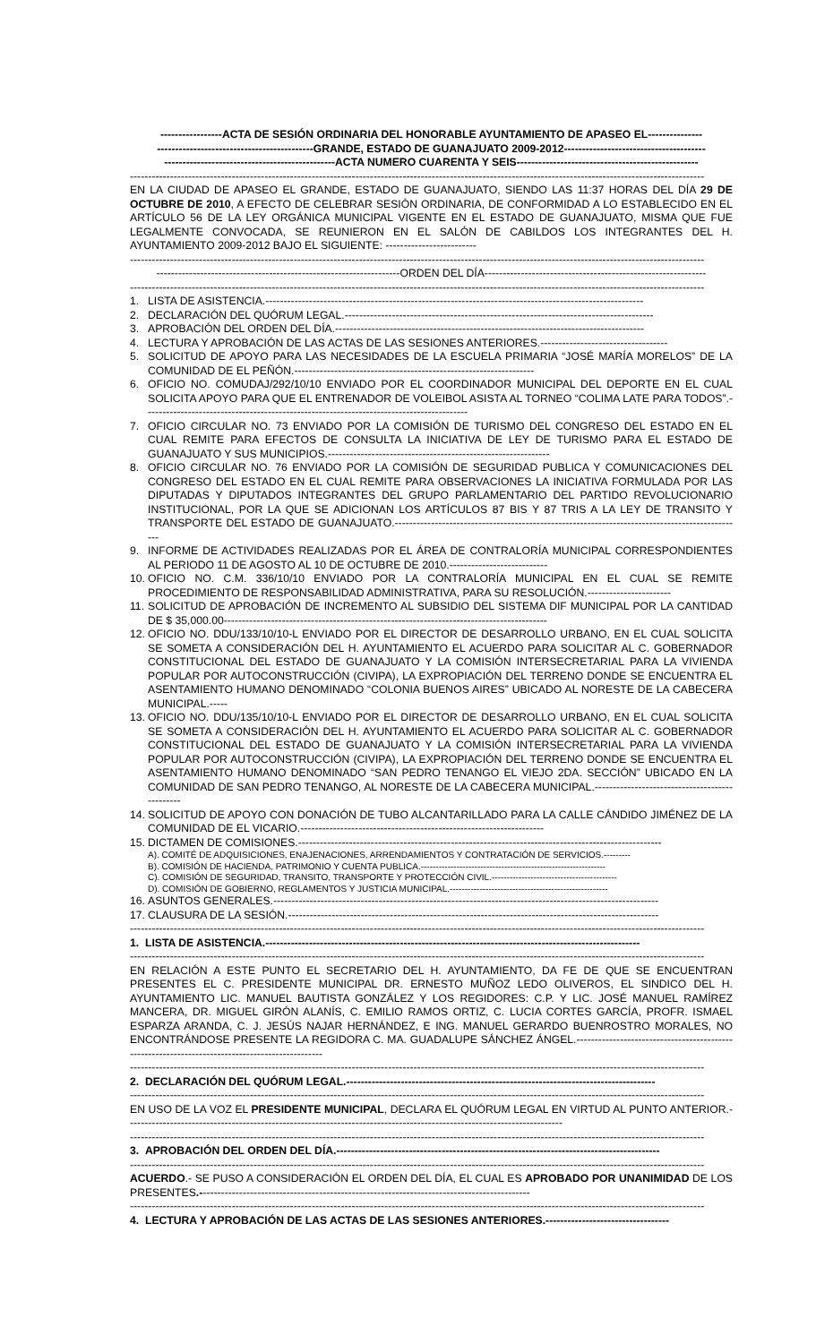-----------------ACTA DE SESIÓN ORDINARIA DEL HONORABLE AYUNTAMIENTO DE APASEO EL---------------
-------------------------------------------GRANDE, ESTADO DE GUANAJUATO 2009-2012---------------------------------------
-----------------------------------------------ACTA NUMERO CUARENTA Y SEIS--------------------------------------------------
--------------------------------------------------------------------------------------------------------------------------------------------------------------
EN LA CIUDAD DE APASEO EL GRANDE, ESTADO DE GUANAJUATO, SIENDO LAS 11:37 HORAS DEL DÍA 29 DE OCTUBRE DE 2010, A EFECTO DE CELEBRAR SESIÓN ORDINARIA, DE CONFORMIDAD A LO ESTABLECIDO EN EL ARTÍCULO 56 DE LA LEY ORGÁNICA MUNICIPAL VIGENTE EN EL ESTADO DE GUANAJUATO, MISMA QUE FUE LEGALMENTE CONVOCADA, SE REUNIERON EN EL SALÓN DE CABILDOS LOS INTEGRANTES DEL H. AYUNTAMIENTO 2009-2012 BAJO EL SIGUIENTE: -------------------------
--------------------------------------------------------------------------------------------------------------------------------------------------------------
-------------------------------------------------------------------ORDEN DEL DÍA-------------------------------------------------------------
--------------------------------------------------------------------------------------------------------------------------------------------------------------
1. LISTA DE ASISTENCIA.--------------------------------------------------------------------------------------------------------
2. DECLARACIÓN DEL QUÓRUM LEGAL.-------------------------------------------------------------------------------------
3. APROBACIÓN DEL ORDEN DEL DÍA.-------------------------------------------------------------------------------------
4. LECTURA Y APROBACIÓN DE LAS ACTAS DE LAS SESIONES ANTERIORES.-----------------------------------
5. SOLICITUD DE APOYO PARA LAS NECESIDADES DE LA ESCUELA PRIMARIA “JOSÉ MARÍA MORELOS” DE LA COMUNIDAD DE EL PEÑÓN.------------------------------------------------------------------
6. OFICIO NO. COMUDAJ/292/10/10 ENVIADO POR EL COORDINADOR MUNICIPAL DEL DEPORTE EN EL CUAL SOLICITA APOYO PARA QUE EL ENTRENADOR DE VOLEIBOL ASISTA AL TORNEO “COLIMA LATE PARA TODOS”.-----------------------------------------------------------------------------------------
7. OFICIO CIRCULAR NO. 73 ENVIADO POR LA COMISIÓN DE TURISMO DEL CONGRESO DEL ESTADO EN EL CUAL REMITE PARA EFECTOS DE CONSULTA LA INICIATIVA DE LEY DE TURISMO PARA EL ESTADO DE GUANAJUATO Y SUS MUNICIPIOS.-------------------------------------------------------------
8. OFICIO CIRCULAR NO. 76 ENVIADO POR LA COMISIÓN DE SEGURIDAD PUBLICA Y COMUNICACIONES DEL CONGRESO DEL ESTADO EN EL CUAL REMITE PARA OBSERVACIONES LA INICIATIVA FORMULADA POR LAS DIPUTADAS Y DIPUTADOS INTEGRANTES DEL GRUPO PARLAMENTARIO DEL PARTIDO REVOLUCIONARIO INSTITUCIONAL, POR LA QUE SE ADICIONAN LOS ARTÍCULOS 87 BIS Y 87 TRIS A LA LEY DE TRANSITO Y TRANSPORTE DEL ESTADO DE GUANAJUATO.------------------------------------------------------------------------------------------------
9. INFORME DE ACTIVIDADES REALIZADAS POR EL ÁREA DE CONTRALORÍA MUNICIPAL CORRESPONDIENTES AL PERIODO 11 DE AGOSTO AL 10 DE OCTUBRE DE 2010.---------------------------
10. OFICIO NO. C.M. 336/10/10 ENVIADO POR LA CONTRALORÍA MUNICIPAL EN EL CUAL SE REMITE PROCEDIMIENTO DE RESPONSABILIDAD ADMINISTRATIVA, PARA SU RESOLUCIÓN.-----------------------
11. SOLICITUD DE APROBACIÓN DE INCREMENTO AL SUBSIDIO DEL SISTEMA DIF MUNICIPAL POR LA CANTIDAD DE $ 35,000.00-----------------------------------------------------------------------------------------
12. OFICIO NO. DDU/133/10/10-L ENVIADO POR EL DIRECTOR DE DESARROLLO URBANO, EN EL CUAL SOLICITA SE SOMETA A CONSIDERACIÓN DEL H. AYUNTAMIENTO EL ACUERDO PARA SOLICITAR AL C. GOBERNADOR CONSTITUCIONAL DEL ESTADO DE GUANAJUATO Y LA COMISIÓN INTERSECRETARIAL PARA LA VIVIENDA POPULAR POR AUTOCONSTRUCCIÓN (CIVIPA), LA EXPROPIACIÓN DEL TERRENO DONDE SE ENCUENTRA EL ASENTAMIENTO HUMANO DENOMINADO “COLONIA BUENOS AIRES” UBICADO AL NORESTE DE LA CABECERA MUNICIPAL.-----
13. OFICIO NO. DDU/135/10/10-L ENVIADO POR EL DIRECTOR DE DESARROLLO URBANO, EN EL CUAL SOLICITA SE SOMETA A CONSIDERACIÓN DEL H. AYUNTAMIENTO EL ACUERDO PARA SOLICITAR AL C. GOBERNADOR CONSTITUCIONAL DEL ESTADO DE GUANAJUATO Y LA COMISIÓN INTERSECRETARIAL PARA LA VIVIENDA POPULAR POR AUTOCONSTRUCCIÓN (CIVIPA), LA EXPROPIACIÓN DEL TERRENO DONDE SE ENCUENTRA EL ASENTAMIENTO HUMANO DENOMINADO “SAN PEDRO TENANGO EL VIEJO 2DA. SECCIÓN” UBICADO EN LA COMUNIDAD DE SAN PEDRO TENANGO, AL NORESTE DE LA CABECERA MUNICIPAL.-----------------------------------------------
14. SOLICITUD DE APOYO CON DONACIÓN DE TUBO ALCANTARILLADO PARA LA CALLE CÁNDIDO JIMÉNEZ DE LA COMUNIDAD DE EL VICARIO.-------------------------------------------------------------------
15. DICTAMEN DE COMISIONES.----------------------------------------------------------------------------------------------------
A). COMITÉ DE ADQUISICIONES, ENAJENACIONES, ARRENDAMIENTOS Y CONTRATACIÓN DE SERVICIOS.---------
B). COMISIÓN DE HACIENDA, PATRIMONIO Y CUENTA PUBLICA.--------------------------------------------------------------
C). COMISIÓN DE SEGURIDAD, TRANSITO, TRANSPORTE Y PROTECCIÓN CIVIL.------------------------------------------
D). COMISIÓN DE GOBIERNO, REGLAMENTOS Y JUSTICIA MUNICIPAL.-----------------------------------------------------
16. ASUNTOS GENERALES.----------------------------------------------------------------------------------------------------------
17. CLAUSURA DE LA SESIÓN.------------------------------------------------------------------------------------------------------
--------------------------------------------------------------------------------------------------------------------------------------------------------------
1. LISTA DE ASISTENCIA.-------------------------------------------------------------------------------------------------------
--------------------------------------------------------------------------------------------------------------------------------------------------------------
EN RELACIÓN A ESTE PUNTO EL SECRETARIO DEL H. AYUNTAMIENTO, DA FE DE QUE SE ENCUENTRAN PRESENTES EL C. PRESIDENTE MUNICIPAL DR. ERNESTO MUÑOZ LEDO OLIVEROS, EL SINDICO DEL H. AYUNTAMIENTO LIC. MANUEL BAUTISTA GONZÁLEZ Y LOS REGIDORES: C.P. Y LIC. JOSÉ MANUEL RAMÍREZ MANCERA, DR. MIGUEL GIRÓN ALANÍS, C. EMILIO RAMOS ORTIZ, C. LUCIA CORTES GARCÍA, PROFR. ISMAEL ESPARZA ARANDA, C. J. JESÚS NAJAR HERNÁNDEZ, E ING. MANUEL GERARDO BUENROSTRO MORALES, NO ENCONTRÁNDOSE PRESENTE LA REGIDORA C. MA. GUADALUPE SÁNCHEZ ÁNGEL.------------------------------------------------------------------------------------------------
--------------------------------------------------------------------------------------------------------------------------------------------------------------
2. DECLARACIÓN DEL QUÓRUM LEGAL.-------------------------------------------------------------------------------------
--------------------------------------------------------------------------------------------------------------------------------------------------------------
EN USO DE LA VOZ EL PRESIDENTE MUNICIPAL, DECLARA EL QUÓRUM LEGAL EN VIRTUD AL PUNTO ANTERIOR.------------------------------------------------------------------------------------------------------------------------
--------------------------------------------------------------------------------------------------------------------------------------------------------------
3. APROBACIÓN DEL ORDEN DEL DÍA.-----------------------------------------------------------------------------------------
--------------------------------------------------------------------------------------------------------------------------------------------------------------
ACUERDO.- SE PUSO A CONSIDERACIÓN EL ORDEN DEL DÍA, EL CUAL ES APROBADO POR UNANIMIDAD DE LOS PRESENTES.-------------------------------------------------------------------------------------------
--------------------------------------------------------------------------------------------------------------------------------------------------------------
4. LECTURA Y APROBACIÓN DE LAS ACTAS DE LAS SESIONES ANTERIORES.----------------------------------